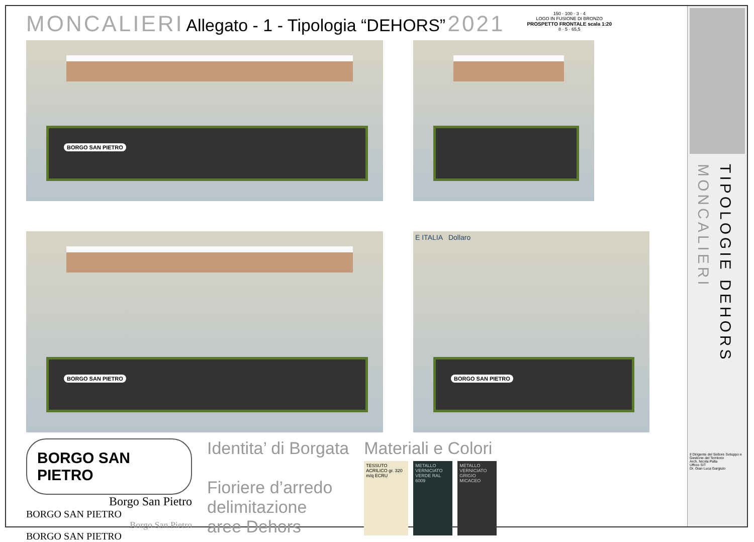MONCALIERI
Allegato - 1 - Tipologia “DEHORS”
2021
150 · 100 · 3 · 4
LOGO IN FUSIONE DI BRONZO
PROSPETTO FRONTALE scala 1:20
8 · 5 · 65,5
BORGO SAN PIETRO
BORGO SAN PIETRO
E ITALIA Dollaro
BORGO SAN PIETRO
BORGO SAN PIETRO
Borgo San Pietro
BORGO SAN PIETRO
Borgo San Pietro
BORGO SAN PIETRO
Identita’ di Borgata
Fioriere d’arredo
delimitazione
aree Dehors
Materiali e Colori
TESSUTO ACRILICO gr. 320 m/q ECRU
METALLO VERNICIATO VERDE RAL 6009
METALLO VERNICIATO GRIGIO MICACEO
MONCALIERI
TIPOLOGIE DEHORS
Il Dirigente del Settore Sviluppo e Gestione del Territorio
Arch. Nicola Palla
Ufficio SIT
Dr. Gian Luca Gargiulo